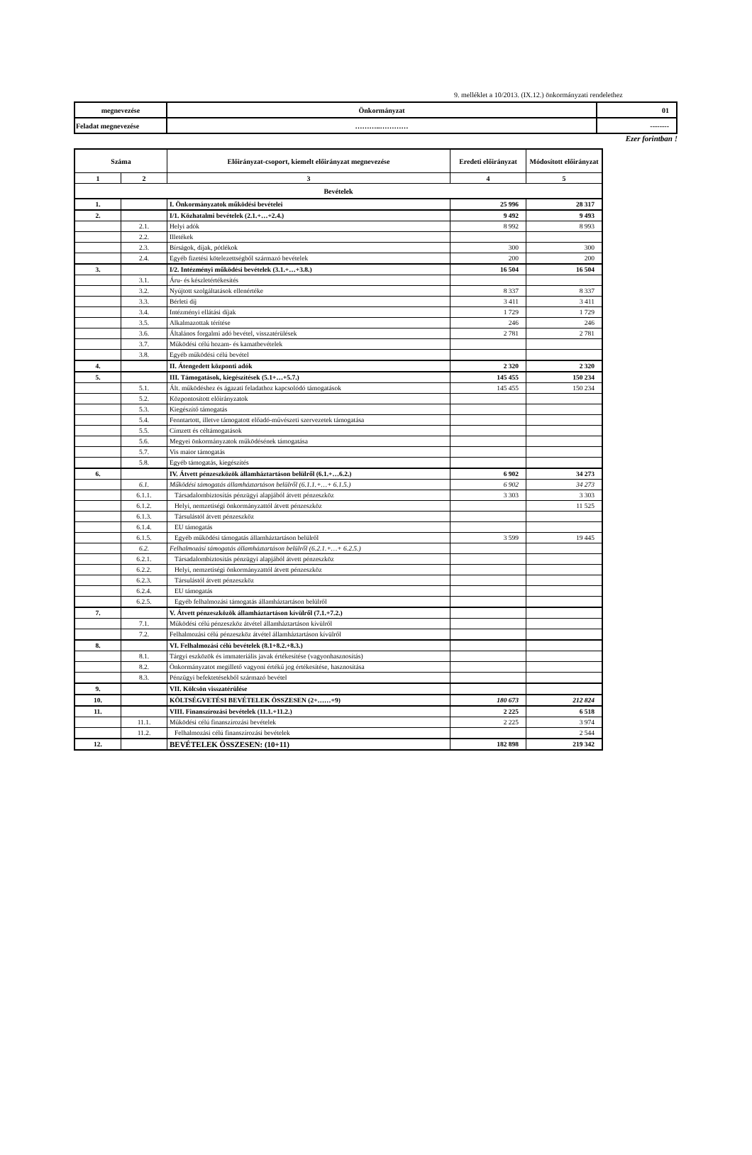9. melléklet a 10/2013. (IX.12.) önkormányzati rendelethez
| megnevezése | Önkormányzat | 01 |
| Feladat megnevezése | ………..………… | -------- |
Ezer forintban !
| Száma | | Előirányzat-csoport, kiemelt előirányzat megnevezése | Eredeti előirányzat | Módosított előirányzat |
| --- | --- | --- | --- | --- |
| 1 | 2 | 3 | 4 | 5 |
| Bevételek | | | | |
| 1. | | I. Önkormányzatok működési bevételei | 25 996 | 28 317 |
| 2. | | I/1. Közhatalmi bevételek (2.1.+…+2.4.) | 9 492 | 9 493 |
| | 2.1. | Helyi adók | 8 992 | 8 993 |
| | 2.2. | Illetékek | | |
| | 2.3. | Bírságok, díjak, pótlékok | 300 | 300 |
| | 2.4. | Egyéb fizetési kötelezettségből származó bevételek | 200 | 200 |
| 3. | | I/2. Intézményi működési bevételek (3.1.+…+3.8.) | 16 504 | 16 504 |
| | 3.1. | Áru- és készletértékesítés | | |
| | 3.2. | Nyújtott szolgáltatások ellenértéke | 8 337 | 8 337 |
| | 3.3. | Bérleti díj | 3 411 | 3 411 |
| | 3.4. | Intézményi ellátási díjak | 1 729 | 1 729 |
| | 3.5. | Alkalmazottak térítése | 246 | 246 |
| | 3.6. | Általános forgalmi adó bevétel, visszatérülések | 2 781 | 2 781 |
| | 3.7. | Működési célú hozam- és kamatbevételek | | |
| | 3.8. | Egyéb működési célú bevétel | | |
| 4. | | II. Átengedett központi adók | 2 320 | 2 320 |
| 5. | | III. Támogatások, kiegészítések (5.1+…+5.7.) | 145 455 | 150 234 |
| | 5.1. | Ált. működéshez és ágazati feladathoz kapcsolódó támogatások | 145 455 | 150 234 |
| | 5.2. | Központosított előirányzatok | | |
| | 5.3. | Kiegészítő támogatás | | |
| | 5.4. | Fenntartott, illetve támogatott előadó-művészeti szervezetek támogatása | | |
| | 5.5. | Címzett és céltámogatások | | |
| | 5.6. | Megyei önkormányzatok működésének támogatása | | |
| | 5.7. | Vis maior támogatás | | |
| | 5.8. | Egyéb támogatás, kiegészítés | | |
| 6. | | IV. Átvett pénzeszközök államháztartáson belülről (6.1.+…6.2.) | 6 902 | 34 273 |
| | 6.1. | Működési támogatás államháztartáson belülről (6.1.1.+…+ 6.1.5.) | 6 902 | 34 273 |
| | 6.1.1. | Társadalombiztosítás pénzügyi alapjából átvett pénzeszköz | 3 303 | 3 303 |
| | 6.1.2. | Helyi, nemzetiségi önkormányzattól átvett pénzeszköz | | 11 525 |
| | 6.1.3. | Társulástól átvett pénzeszköz | | |
| | 6.1.4. | EU támogatás | | |
| | 6.1.5. | Egyéb működési támogatás államháztartáson belülről | 3 599 | 19 445 |
| | 6.2. | Felhalmozási támogatás államháztartáson belülről (6.2.1.+…+ 6.2.5.) | | |
| | 6.2.1. | Társadalombiztosítás pénzügyi alapjából átvett pénzeszköz | | |
| | 6.2.2. | Helyi, nemzetiségi önkormányzattól átvett pénzeszköz | | |
| | 6.2.3. | Társulástól átvett pénzeszköz | | |
| | 6.2.4. | EU támogatás | | |
| | 6.2.5. | Egyéb felhalmozási támogatás államháztartáson belülről | | |
| 7. | | V. Átvett pénzeszközök államháztartáson kívülről (7.1.+7.2.) | | |
| | 7.1. | Működési célú pénzeszköz átvétel államháztartáson kívülről | | |
| | 7.2. | Felhalmozási célú pénzeszköz átvétel államháztartáson kívülről | | |
| 8. | | VI. Felhalmozási célú bevételek (8.1+8.2.+8.3.) | | |
| | 8.1. | Tárgyi eszközök és immateriális javak értékesítése (vagyonhasznosítás) | | |
| | 8.2. | Önkormányzatot megillető vagyoni értékű jog értékesítése, hasznosítása | | |
| | 8.3. | Pénzügyi befektetésekből származó bevétel | | |
| 9. | | VII. Kölcsön visszatérülése | | |
| 10. | | KÖLTSÉGVETÉSI BEVÉTELEK ÖSSZESEN (2+……+9) | 180 673 | 212 824 |
| 11. | | VIII. Finanszírozási bevételek (11.1.+11.2.) | 2 225 | 6 518 |
| | 11.1. | Működési célú finanszírozási bevételek | 2 225 | 3 974 |
| | 11.2. | Felhalmozási célú finanszírozási bevételek | | 2 544 |
| 12. | | BEVÉTELEK ÖSSZESEN: (10+11) | 182 898 | 219 342 |